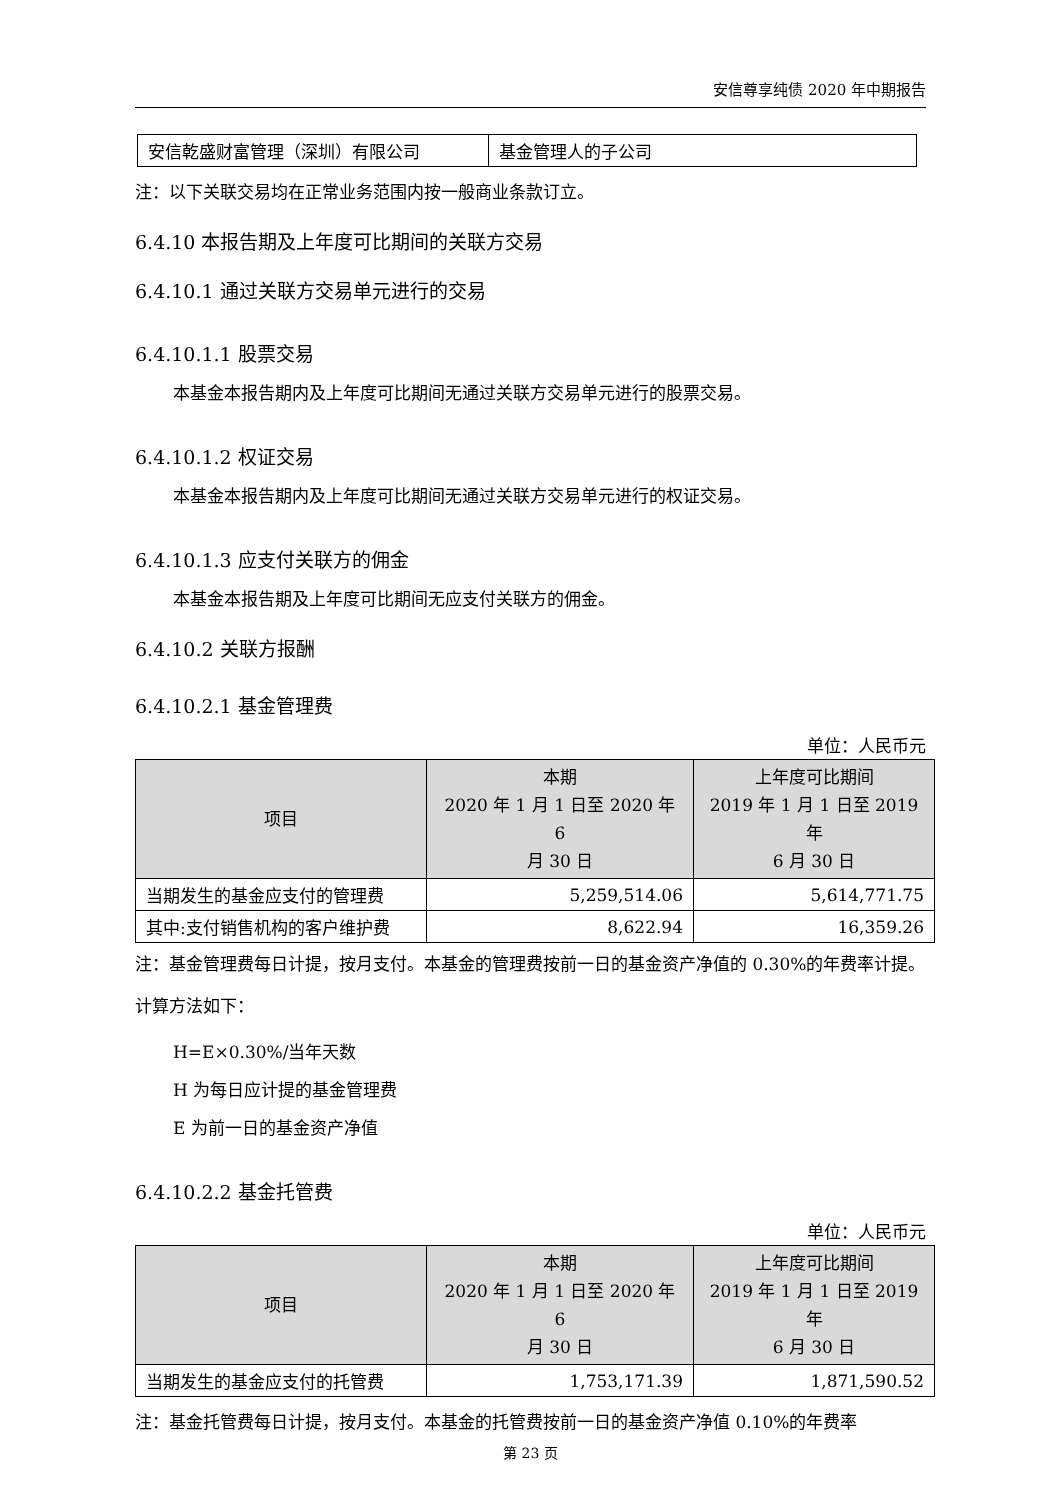安信尊享纯债 2020 年中期报告
| 安信乾盛财富管理（深圳）有限公司 | 基金管理人的子公司 |
注：以下关联交易均在正常业务范围内按一般商业条款订立。
6.4.10 本报告期及上年度可比期间的关联方交易
6.4.10.1 通过关联方交易单元进行的交易
6.4.10.1.1 股票交易
本基金本报告期内及上年度可比期间无通过关联方交易单元进行的股票交易。
6.4.10.1.2 权证交易
本基金本报告期内及上年度可比期间无通过关联方交易单元进行的权证交易。
6.4.10.1.3 应支付关联方的佣金
本基金本报告期及上年度可比期间无应支付关联方的佣金。
6.4.10.2 关联方报酬
6.4.10.2.1 基金管理费
单位：人民币元
| 项目 | 本期 2020 年 1 月 1 日至 2020 年 6 月 30 日 | 上年度可比期间 2019 年 1 月 1 日至 2019 年 6 月 30 日 |
| --- | --- | --- |
| 当期发生的基金应支付的管理费 | 5,259,514.06 | 5,614,771.75 |
| 其中:支付销售机构的客户维护费 | 8,622.94 | 16,359.26 |
注：基金管理费每日计提，按月支付。本基金的管理费按前一日的基金资产净值的 0.30%的年费率计提。计算方法如下：
H=E×0.30%/当年天数
H 为每日应计提的基金管理费
E 为前一日的基金资产净值
6.4.10.2.2 基金托管费
单位：人民币元
| 项目 | 本期 2020 年 1 月 1 日至 2020 年 6 月 30 日 | 上年度可比期间 2019 年 1 月 1 日至 2019 年 6 月 30 日 |
| --- | --- | --- |
| 当期发生的基金应支付的托管费 | 1,753,171.39 | 1,871,590.52 |
注：基金托管费每日计提，按月支付。本基金的托管费按前一日的基金资产净值 0.10%的年费率
第 23 页